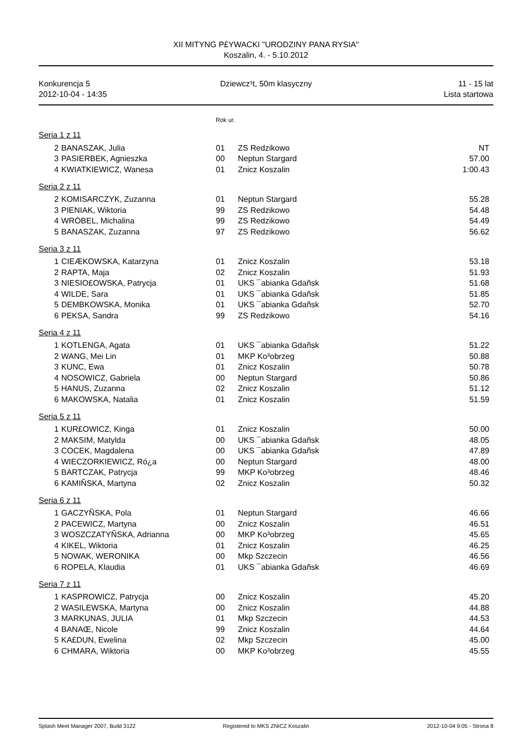XII MITYNG P£YWACKI "URODZINY PANA RYSIA"
Koszalin, 4. - 5.10.2012
Konkurencja 5
2012-10-04 - 14:35
Dziewcz¹t, 50m klasyczny 11 - 15 lat
Lista startowa
Rok ur.
Seria 1 z 11
| 2 | BANASZAK, Julia | 01 | ZS Redzikowo | NT |
| 3 | PASIERBEK, Agnieszka | 00 | Neptun Stargard | 57.00 |
| 4 | KWIATKIEWICZ, Wanesa | 01 | Znicz Koszalin | 1:00.43 |
Seria 2 z 11
| 2 | KOMISARCZYK, Zuzanna | 01 | Neptun Stargard | 55.28 |
| 3 | PIENIAK, Wiktoria | 99 | ZS Redzikowo | 54.48 |
| 4 | WRÓBEL, Michalina | 99 | ZS Redzikowo | 54.49 |
| 5 | BANASZAK, Zuzanna | 97 | ZS Redzikowo | 56.62 |
Seria 3 z 11
| 1 | CIEÆKOWSKA, Katarzyna | 01 | Znicz Koszalin | 53.18 |
| 2 | RAPTA, Maja | 02 | Znicz Koszalin | 51.93 |
| 3 | NIESIO£OWSKA, Patrycja | 01 | UKS ¯abianka Gdañsk | 51.68 |
| 4 | WILDE, Sara | 01 | UKS ¯abianka Gdañsk | 51.85 |
| 5 | DEMBKOWSKA, Monika | 01 | UKS ¯abianka Gdañsk | 52.70 |
| 6 | PEKSA, Sandra | 99 | ZS Redzikowo | 54.16 |
Seria 4 z 11
| 1 | KOTLENGA, Agata | 01 | UKS ¯abianka Gdañsk | 51.22 |
| 2 | WANG, Mei Lin | 01 | MKP Ko³obrzeg | 50.88 |
| 3 | KUNC, Ewa | 01 | Znicz Koszalin | 50.78 |
| 4 | NOSOWICZ, Gabriela | 00 | Neptun Stargard | 50.86 |
| 5 | HANUS, Zuzanna | 02 | Znicz Koszalin | 51.12 |
| 6 | MAKOWSKA, Natalia | 01 | Znicz Koszalin | 51.59 |
Seria 5 z 11
| 1 | KUR£OWICZ, Kinga | 01 | Znicz Koszalin | 50.00 |
| 2 | MAKSIM, Matylda | 00 | UKS ¯abianka Gdañsk | 48.05 |
| 3 | COCEK, Magdalena | 00 | UKS ¯abianka Gdañsk | 47.89 |
| 4 | WIECZORKIEWICZ, Ró¿a | 00 | Neptun Stargard | 48.00 |
| 5 | BARTCZAK, Patrycja | 99 | MKP Ko³obrzeg | 48.46 |
| 6 | KAMIÑSKA, Martyna | 02 | Znicz Koszalin | 50.32 |
Seria 6 z 11
| 1 | GACZYÑSKA, Pola | 01 | Neptun Stargard | 46.66 |
| 2 | PACEWICZ, Martyna | 00 | Znicz Koszalin | 46.51 |
| 3 | WOSZCZATYÑSKA, Adrianna | 00 | MKP Ko³obrzeg | 45.65 |
| 4 | KIKEL, Wiktoria | 01 | Znicz Koszalin | 46.25 |
| 5 | NOWAK, WERONIKA | 00 | Mkp Szczecin | 46.56 |
| 6 | ROPELA, Klaudia | 01 | UKS ¯abianka Gdañsk | 46.69 |
Seria 7 z 11
| 1 | KASPROWICZ, Patrycja | 00 | Znicz Koszalin | 45.20 |
| 2 | WASILEWSKA, Martyna | 00 | Znicz Koszalin | 44.88 |
| 3 | MARKUNAS, JULIA | 01 | Mkp Szczecin | 44.53 |
| 4 | BANAŒ, Nicole | 99 | Znicz Koszalin | 44.64 |
| 5 | KA£DUN, Ewelina | 02 | Mkp Szczecin | 45.00 |
| 6 | CHMARA, Wiktoria | 00 | MKP Ko³obrzeg | 45.55 |
Splash Meet Manager 2007, Build 3122
Registered to MKS ZNICZ Koszalin
2012-10-04 9:05 - Strona 8